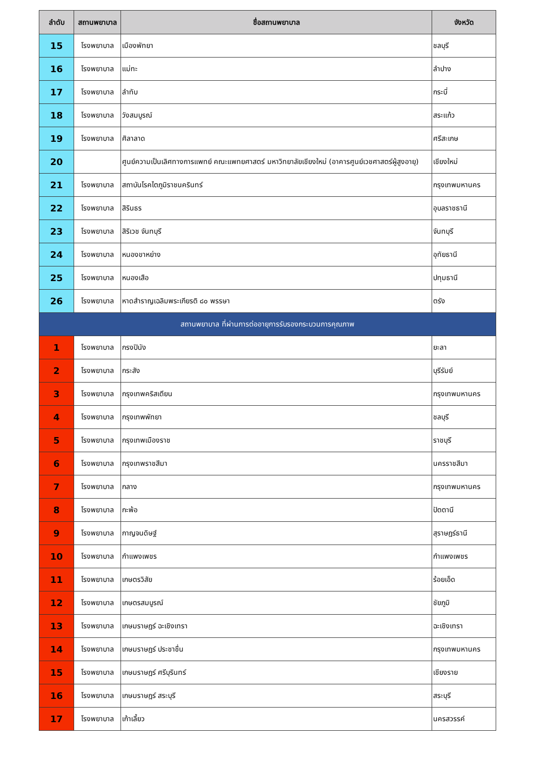| ลำดับ | สถานพยาบาล | ชื่อสถานพยาบาล | จังหวัด |
| --- | --- | --- | --- |
| 15 | โรงพยาบาล | เมืองพัทยา | ชลบุรี |
| 16 | โรงพยาบาล | แม่ทะ | ลำปาง |
| 17 | โรงพยาบาล | ลำทับ | กระบี่ |
| 18 | โรงพยาบาล | วังสมบูรณ์ | สระแก้ว |
| 19 | โรงพยาบาล | ศิลาลาด | ศรีสะเกษ |
| 20 | | ศูนย์ความเป็นเลิศทางการแพทย์ คณะแพทยศาสตร์ มหาวิทยาลัยเชียงใหม่ (อาคารศูนย์เวชศาสตร์ผู้สูงอายุ) | เชียงใหม่ |
| 21 | โรงพยาบาล | สถาบันโรคไตภูมิราชนครินทร์ | กรุงเทพมหานคร |
| 22 | โรงพยาบาล | สิรินธร | อุบลราชธานี |
| 23 | โรงพยาบาล | สิริเวช จันทบุรี | จันทบุรี |
| 24 | โรงพยาบาล | หนองขาหย่าง | อุทัยธานี |
| 25 | โรงพยาบาล | หนองเสือ | ปทุมธานี |
| 26 | โรงพยาบาล | หาดสำราญเฉลิมพระเกียรติ ๘๐ พรรษา | ตรัง |
| สถานพยาบาล ที่ผ่านการต่ออายุการรับรองกระบวนการคุณภาพ | | | |
| 1 | โรงพยาบาล | กรงปินัง | ยะลา |
| 2 | โรงพยาบาล | กระสัง | บุรีรัมย์ |
| 3 | โรงพยาบาล | กรุงเทพคริสเตียน | กรุงเทพมหานคร |
| 4 | โรงพยาบาล | กรุงเทพพัทยา | ชลบุรี |
| 5 | โรงพยาบาล | กรุงเทพเมืองราช | ราชบุรี |
| 6 | โรงพยาบาล | กรุงเทพราชสีมา | นครราชสีมา |
| 7 | โรงพยาบาล | กลาง | กรุงเทพมหานคร |
| 8 | โรงพยาบาล | กะพ้อ | ปัตตานี |
| 9 | โรงพยาบาล | กาญจนดิษฐ์ | สุราษฎร์ธานี |
| 10 | โรงพยาบาล | กำแพงเพชร | กำแพงเพชร |
| 11 | โรงพยาบาล | เกษตรวิสัย | ร้อยเอ็ด |
| 12 | โรงพยาบาล | เกษตรสมบูรณ์ | ชัยภูมิ |
| 13 | โรงพยาบาล | เกษมราษฎร์ ฉะเชิงเทรา | ฉะเชิงเทรา |
| 14 | โรงพยาบาล | เกษมราษฎร์ ประชาชื่น | กรุงเทพมหานคร |
| 15 | โรงพยาบาล | เกษมราษฎร์ ศรีบุรินทร์ | เชียงราย |
| 16 | โรงพยาบาล | เกษมราษฎร์ สระบุรี | สระบุรี |
| 17 | โรงพยาบาล | เก้าเลี้ยว | นครสวรรค์ |